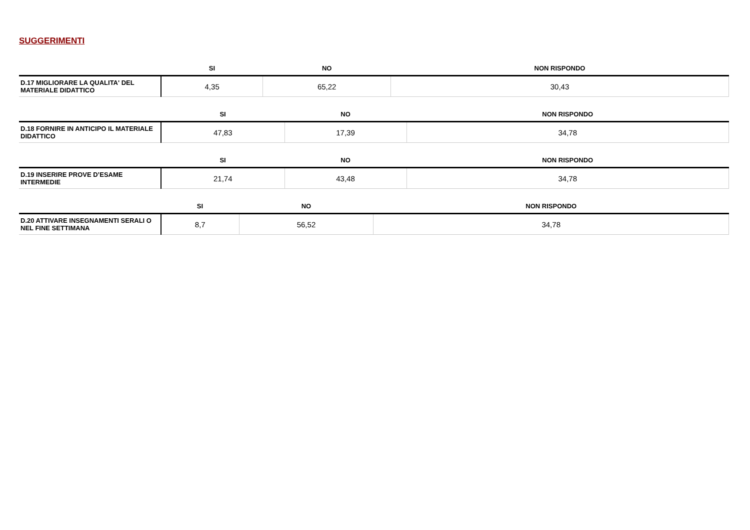SUGGERIMENTI
| | SI | NO | NON RISPONDO |
| --- | --- | --- | --- |
| D.17 MIGLIORARE LA QUALITA' DEL MATERIALE DIDATTICO | 4,35 | 65,22 | 30,43 |
| | SI | NO | NON RISPONDO |
| --- | --- | --- | --- |
| D.18 FORNIRE IN ANTICIPO IL MATERIALE DIDATTICO | 47,83 | 17,39 | 34,78 |
| | SI | NO | NON RISPONDO |
| --- | --- | --- | --- |
| D.19 INSERIRE PROVE D’ESAME INTERMEDIE | 21,74 | 43,48 | 34,78 |
| | SI | NO | NON RISPONDO |
| --- | --- | --- | --- |
| D.20 ATTIVARE INSEGNAMENTI SERALI O NEL FINE SETTIMANA | 8,7 | 56,52 | 34,78 |